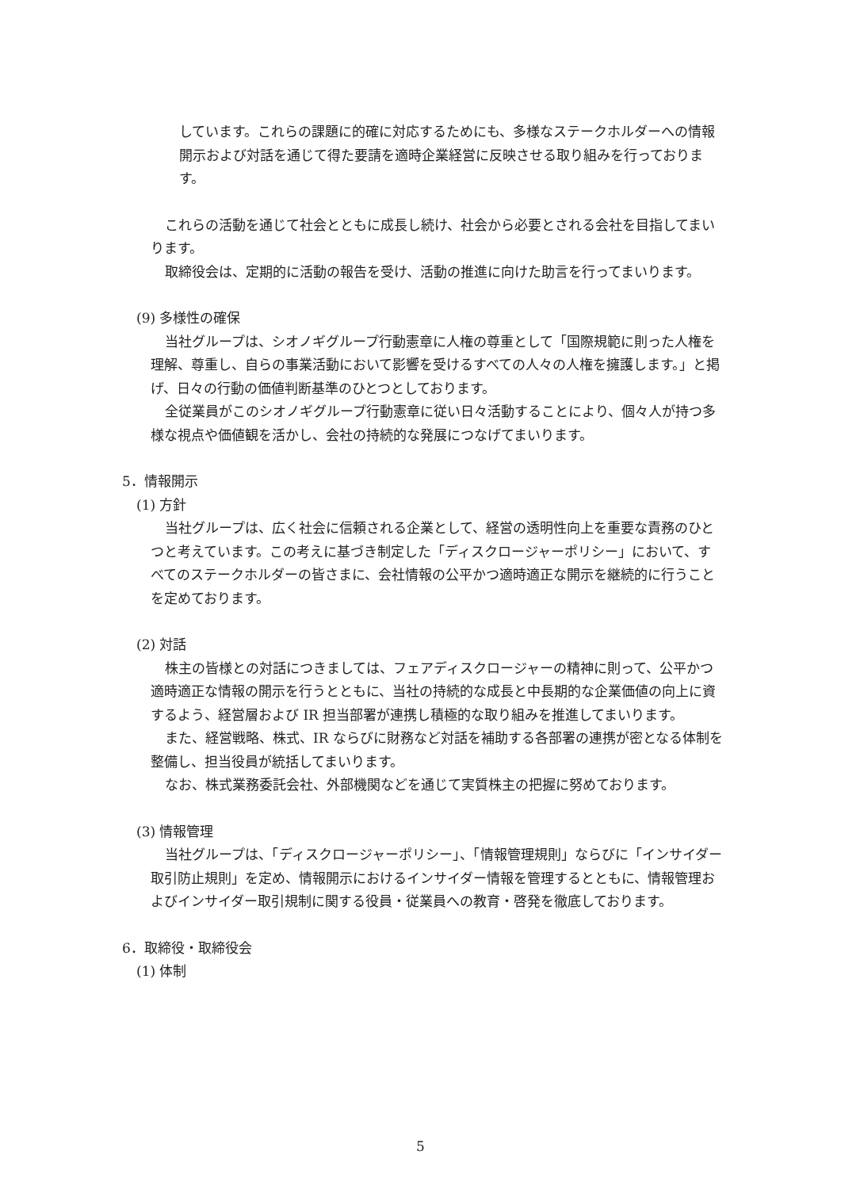しています。これらの課題に的確に対応するためにも、多様なステークホルダーへの情報開示および対話を通じて得た要請を適時企業経営に反映させる取り組みを行っております。
これらの活動を通じて社会とともに成長し続け、社会から必要とされる会社を目指してまいります。
取締役会は、定期的に活動の報告を受け、活動の推進に向けた助言を行ってまいります。
(9) 多様性の確保
当社グループは、シオノギグループ行動憲章に人権の尊重として「国際規範に則った人権を理解、尊重し、自らの事業活動において影響を受けるすべての人々の人権を擁護します。」と掲げ、日々の行動の価値判断基準のひとつとしております。
全従業員がこのシオノギグループ行動憲章に従い日々活動することにより、個々人が持つ多様な視点や価値観を活かし、会社の持続的な発展につなげてまいります。
5．情報開示
(1) 方針
当社グループは、広く社会に信頼される企業として、経営の透明性向上を重要な責務のひとつと考えています。この考えに基づき制定した「ディスクロージャーポリシー」において、すべてのステークホルダーの皆さまに、会社情報の公平かつ適時適正な開示を継続的に行うことを定めております。
(2) 対話
株主の皆様との対話につきましては、フェアディスクロージャーの精神に則って、公平かつ適時適正な情報の開示を行うとともに、当社の持続的な成長と中長期的な企業価値の向上に資するよう、経営層および IR 担当部署が連携し積極的な取り組みを推進してまいります。
また、経営戦略、株式、IR ならびに財務など対話を補助する各部署の連携が密となる体制を整備し、担当役員が統括してまいります。
なお、株式業務委託会社、外部機関などを通じて実質株主の把握に努めております。
(3) 情報管理
当社グループは、「ディスクロージャーポリシー」、「情報管理規則」ならびに「インサイダー取引防止規則」を定め、情報開示におけるインサイダー情報を管理するとともに、情報管理およびインサイダー取引規制に関する役員・従業員への教育・啓発を徹底しております。
6．取締役・取締役会
(1) 体制
5